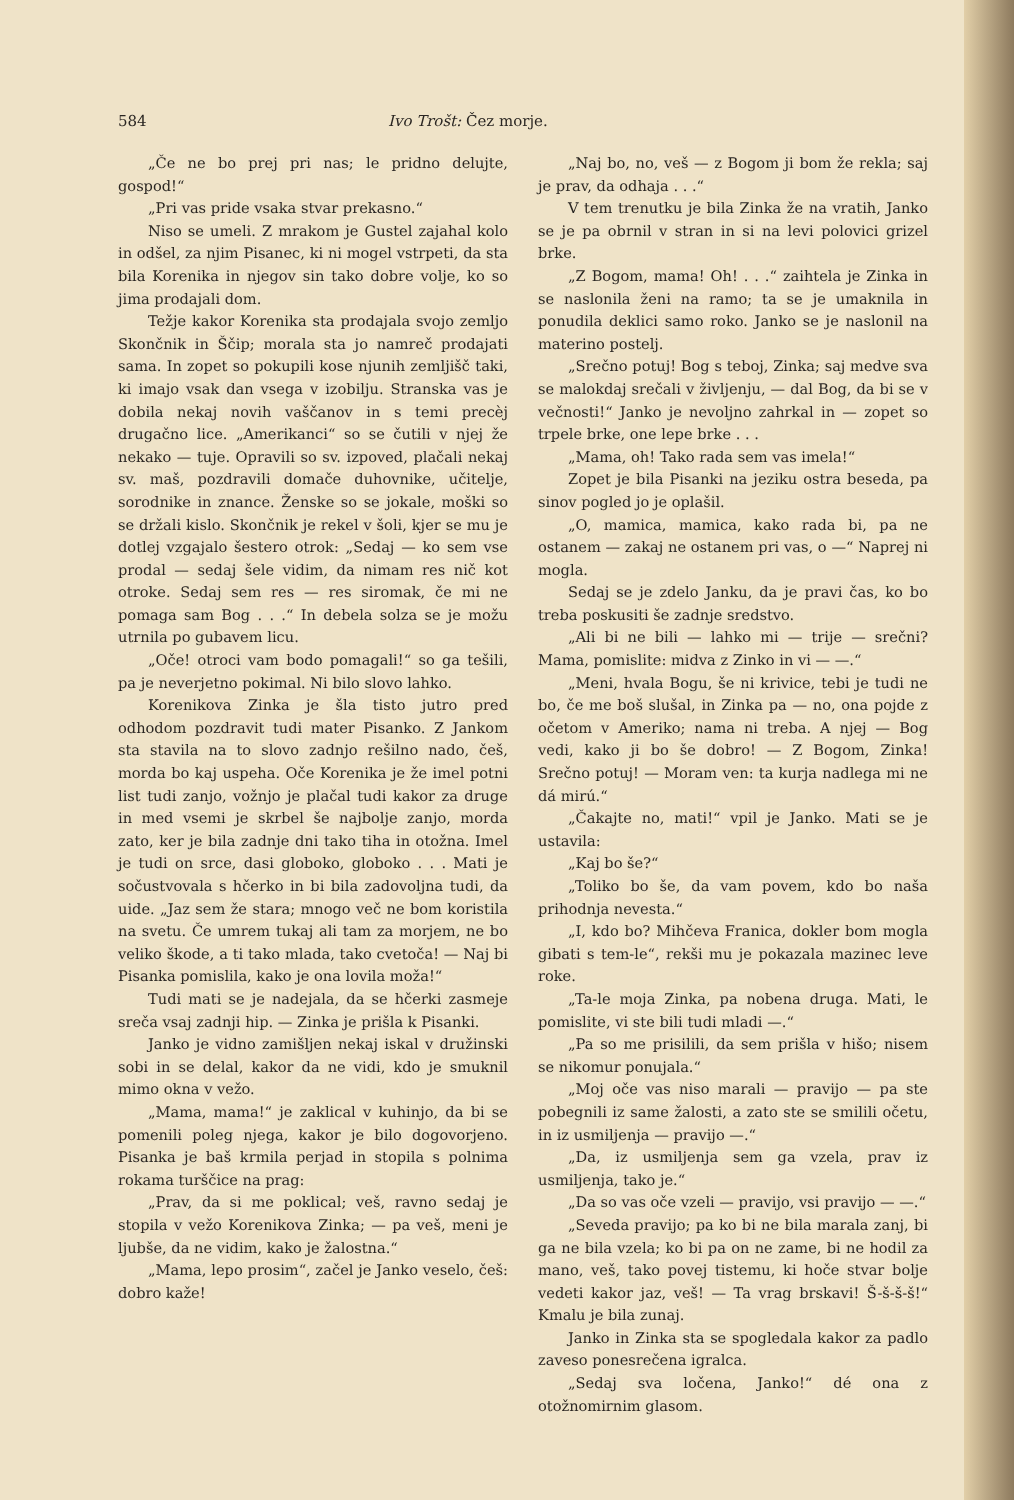584 Ivo Trošt: Čez morje.
„Če ne bo prej pri nas; le pridno delujte, gospod!“
„Pri vas pride vsaka stvar prekasno.“
Niso se umeli. Z mrakom je Gustel zajahal kolo in odšel, za njim Pisanec, ki ni mogel vstrpeti, da sta bila Korenika in njegov sin tako dobre volje, ko so jima prodajali dom.
Težje kakor Korenika sta prodajala svojo zemljo Skončnik in Ščip; morala sta jo namreč prodajati sama. In zopet so pokupili kose njunih zemljišč taki, ki imajo vsak dan vsega v izobilju. Stranska vas je dobila nekaj novih vaščanov in s temi precèj drugačno lice. „Amerikanci“ so se čutili v njej že nekako — tuje. Opravili so sv. izpoved, plačali nekaj sv. maš, pozdravili domače duhovnike, učitelje, sorodnike in znance. Ženske so se jokale, moški so se držali kislo. Skončnik je rekel v šoli, kjer se mu je dotlej vzgajalo šestero otrok: „Sedaj — ko sem vse prodal — sedaj šele vidim, da nimam res nič kot otroke. Sedaj sem res — res siromak, če mi ne pomaga sam Bog . . .“ In debela solza se je možu utrnila po gubavem licu.
„Oče! otroci vam bodo pomagali!“ so ga tešili, pa je neverjetno pokimal. Ni bilo slovo lahko.
Korenikova Zinka je šla tisto jutro pred odhodom pozdravit tudi mater Pisanko. Z Jankom sta stavila na to slovo zadnjo rešilno nado, češ, morda bo kaj uspeha. Oče Korenika je že imel potni list tudi zanjo, vožnjo je plačal tudi kakor za druge in med vsemi je skrbel še najbolje zanjo, morda zato, ker je bila zadnje dni tako tiha in otožna. Imel je tudi on srce, dasi globoko, globoko . . . Mati je sočustvovala s hčerko in bi bila zadovoljna tudi, da uide. „Jaz sem že stara; mnogo več ne bom koristila na svetu. Če umrem tukaj ali tam za morjem, ne bo veliko škode, a ti tako mlada, tako cvetoča! — Naj bi Pisanka pomislila, kako je ona lovila moža!“
Tudi mati se je nadejala, da se hčerki zasmeje sreča vsaj zadnji hip. — Zinka je prišla k Pisanki.
Janko je vidno zamišljen nekaj iskal v družinski sobi in se delal, kakor da ne vidi, kdo je smuknil mimo okna v vežo.
„Mama, mama!“ je zaklical v kuhinjo, da bi se pomenili poleg njega, kakor je bilo dogovorjeno. Pisanka je baš krmila perjad in stopila s polnima rokama turščice na prag:
„Prav, da si me poklical; veš, ravno sedaj je stopila v vežo Korenikova Zinka; — pa veš, meni je ljubše, da ne vidim, kako je žalostna.“
„Mama, lepo prosim“, začel je Janko veselo, češ: dobro kaže!
„Naj bo, no, veš — z Bogom ji bom že rekla; saj je prav, da odhaja . . .“
V tem trenutku je bila Zinka že na vratih, Janko se je pa obrnil v stran in si na levi polovici grizel brke.
„Z Bogom, mama! Oh! . . .“ zaihtela je Zinka in se naslonila ženi na ramo; ta se je umaknila in ponudila deklici samo roko. Janko se je naslonil na materino postelj.
„Srečno potuj! Bog s teboj, Zinka; saj medve sva se malokdaj srečali v življenju, — dal Bog, da bi se v večnosti!“ Janko je nevoljno zahrkal in — zopet so trpele brke, one lepe brke . . .
„Mama, oh! Tako rada sem vas imela!“
Zopet je bila Pisanki na jeziku ostra beseda, pa sinov pogled jo je oplašil.
„O, mamica, mamica, kako rada bi, pa ne ostanem — zakaj ne ostanem pri vas, o —“ Naprej ni mogla.
Sedaj se je zdelo Janku, da je pravi čas, ko bo treba poskusiti še zadnje sredstvo.
„Ali bi ne bili — lahko mi — trije — srečni? Mama, pomislite: midva z Zinko in vi — —.“
„Meni, hvala Bogu, še ni krivice, tebi je tudi ne bo, če me boš slušal, in Zinka pa — no, ona pojde z očetom v Ameriko; nama ni treba. A njej — Bog vedi, kako ji bo še dobro! — Z Bogom, Zinka! Srečno potuj! — Moram ven: ta kurja nadlega mi ne dá mirú.“
„Čakajte no, mati!“ vpil je Janko. Mati se je ustavila:
„Kaj bo še?“
„Toliko bo še, da vam povem, kdo bo naša prihodnja nevesta.“
„I, kdo bo? Mihčeva Franica, dokler bom mogla gibati s tem-le“, rekši mu je pokazala mazinec leve roke.
„Ta-le moja Zinka, pa nobena druga. Mati, le pomislite, vi ste bili tudi mladi —.“
„Pa so me prisilili, da sem prišla v hišo; nisem se nikomur ponujala.“
„Moj oče vas niso marali — pravijo — pa ste pobegnili iz same žalosti, a zato ste se smilili očetu, in iz usmiljenja — pravijo —.“
„Da, iz usmiljenja sem ga vzela, prav iz usmiljenja, tako je.“
„Da so vas oče vzeli — pravijo, vsi pravijo — —.“
„Seveda pravijo; pa ko bi ne bila marala zanj, bi ga ne bila vzela; ko bi pa on ne zame, bi ne hodil za mano, veš, tako povej tistemu, ki hoče stvar bolje vedeti kakor jaz, veš! — Ta vrag brskavi! Š-š-š-š!“ Kmalu je bila zunaj.
Janko in Zinka sta se spogledala kakor za padlo zaveso ponesrečena igralca.
„Sedaj sva ločena, Janko!“ dé ona z otožnomirnim glasom.